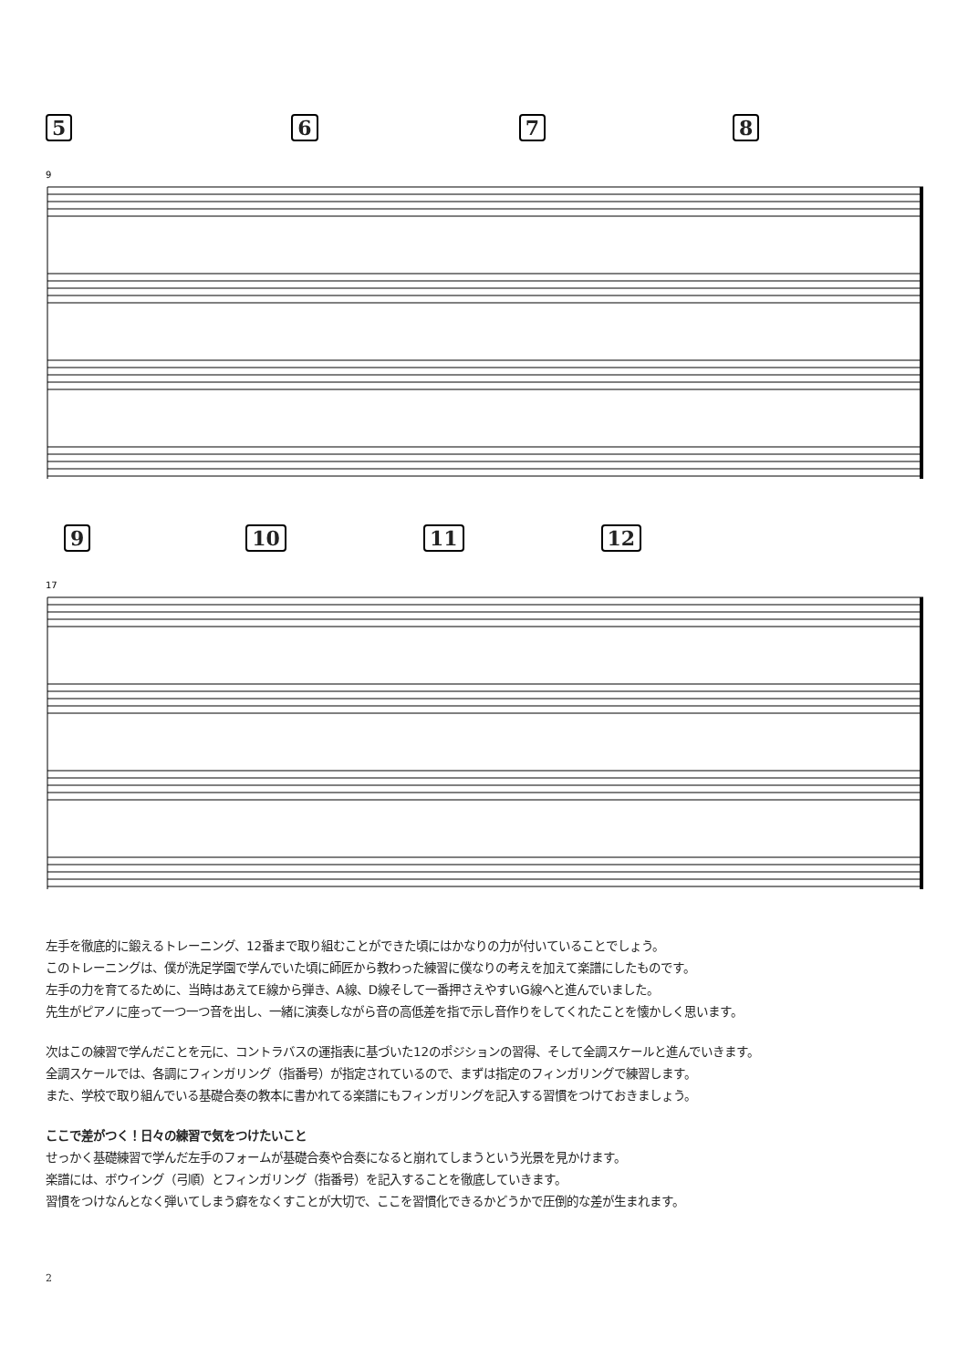5678
9
9 10 11 12
17
左手を徹底的に鍛えるトレーニング、12番まで取り組むことができた頃にはかなりの力が付いていることでしょう。
このトレーニングは、僕が洗足学園で学んでいた頃に師匠から教わった練習に僕なりの考えを加えて楽譜にしたものです。
左手の力を育てるために、当時はあえてE線から弾き、A線、D線そして一番押さえやすいG線へと進んでいました。
先生がピアノに座って一つ一つ音を出し、一緒に演奏しながら音の高低差を指で示し音作りをしてくれたことを懐かしく思います。
次はこの練習で学んだことを元に、コントラバスの運指表に基づいた12のポジションの習得、そして全調スケールと進んでいきます。
全調スケールでは、各調にフィンガリング（指番号）が指定されているので、まずは指定のフィンガリングで練習します。
また、学校で取り組んでいる基礎合奏の教本に書かれてる楽譜にもフィンガリングを記入する習慣をつけておきましょう。
ここで差がつく！日々の練習で気をつけたいこと
せっかく基礎練習で学んだ左手のフォームが基礎合奏や合奏になると崩れてしまうという光景を見かけます。
楽譜には、ボウイング（弓順）とフィンガリング（指番号）を記入することを徹底していきます。
習慣をつけなんとなく弾いてしまう癖をなくすことが大切で、ここを習慣化できるかどうかで圧倒的な差が生まれます。
2